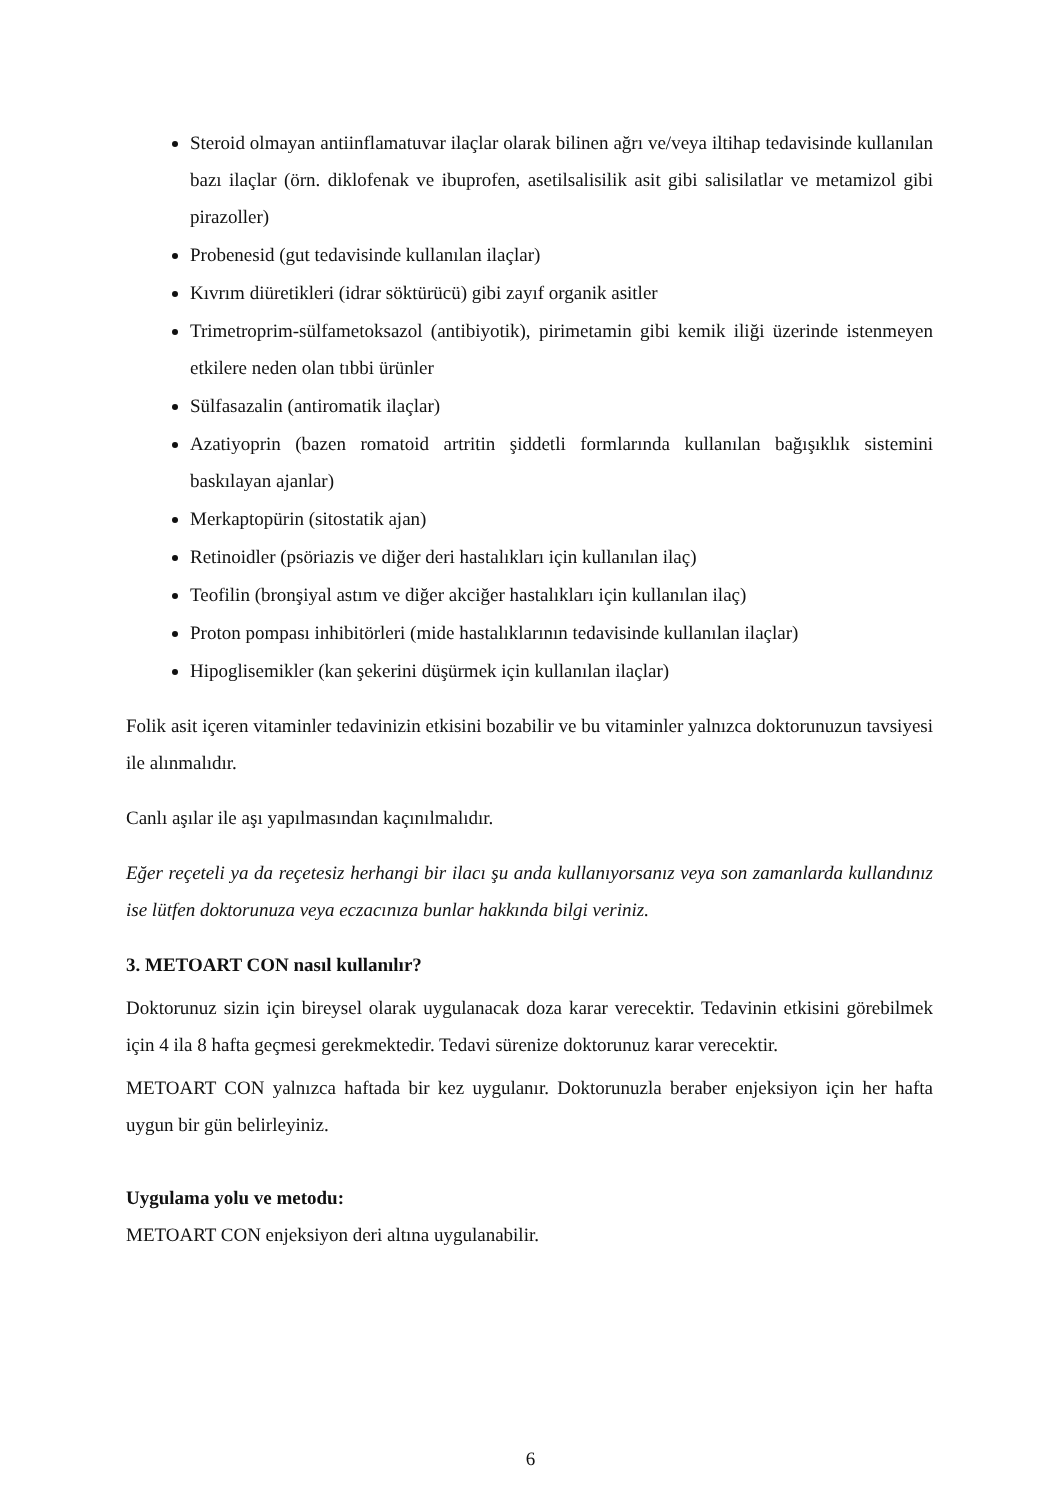Steroid olmayan antiinflamatuvar ilaçlar olarak bilinen ağrı ve/veya iltihap tedavisinde kullanılan bazı ilaçlar (örn. diklofenak ve ibuprofen, asetilsalisilik asit gibi salisilatlar ve metamizol gibi pirazoller)
Probenesid (gut tedavisinde kullanılan ilaçlar)
Kıvrım diüretikleri (idrar söktürücü) gibi zayıf organik asitler
Trimetroprim-sülfametoksazol (antibiyotik), pirimetamin gibi kemik iliği üzerinde istenmeyen etkilere neden olan tıbbi ürünler
Sülfasazalin (antiromatik ilaçlar)
Azatiyoprin (bazen romatoid artritin şiddetli formlarında kullanılan bağışıklık sistemini baskılayan ajanlar)
Merkaptopürin (sitostatik ajan)
Retinoidler (psöriazis ve diğer deri hastalıkları için kullanılan ilaç)
Teofilin (bronşiyal astım ve diğer akciğer hastalıkları için kullanılan ilaç)
Proton pompası inhibitörleri (mide hastalıklarının tedavisinde kullanılan ilaçlar)
Hipoglisemikler (kan şekerini düşürmek için kullanılan ilaçlar)
Folik asit içeren vitaminler tedavinizin etkisini bozabilir ve bu vitaminler yalnızca doktorunuzun tavsiyesi ile alınmalıdır.
Canlı aşılar ile aşı yapılmasından kaçınılmalıdır.
Eğer reçeteli ya da reçetesiz herhangi bir ilacı şu anda kullanıyorsanız veya son zamanlarda kullandınız ise lütfen doktorunuza veya eczacınıza bunlar hakkında bilgi veriniz.
3. METOART CON nasıl kullanılır?
Doktorunuz sizin için bireysel olarak uygulanacak doza karar verecektir. Tedavinin etkisini görebilmek için 4 ila 8 hafta geçmesi gerekmektedir. Tedavi sürenize doktorunuz karar verecektir.
METOART CON yalnızca haftada bir kez uygulanır. Doktorunuzla beraber enjeksiyon için her hafta uygun bir gün belirleyiniz.
Uygulama yolu ve metodu:
METOART CON enjeksiyon deri altına uygulanabilir.
6